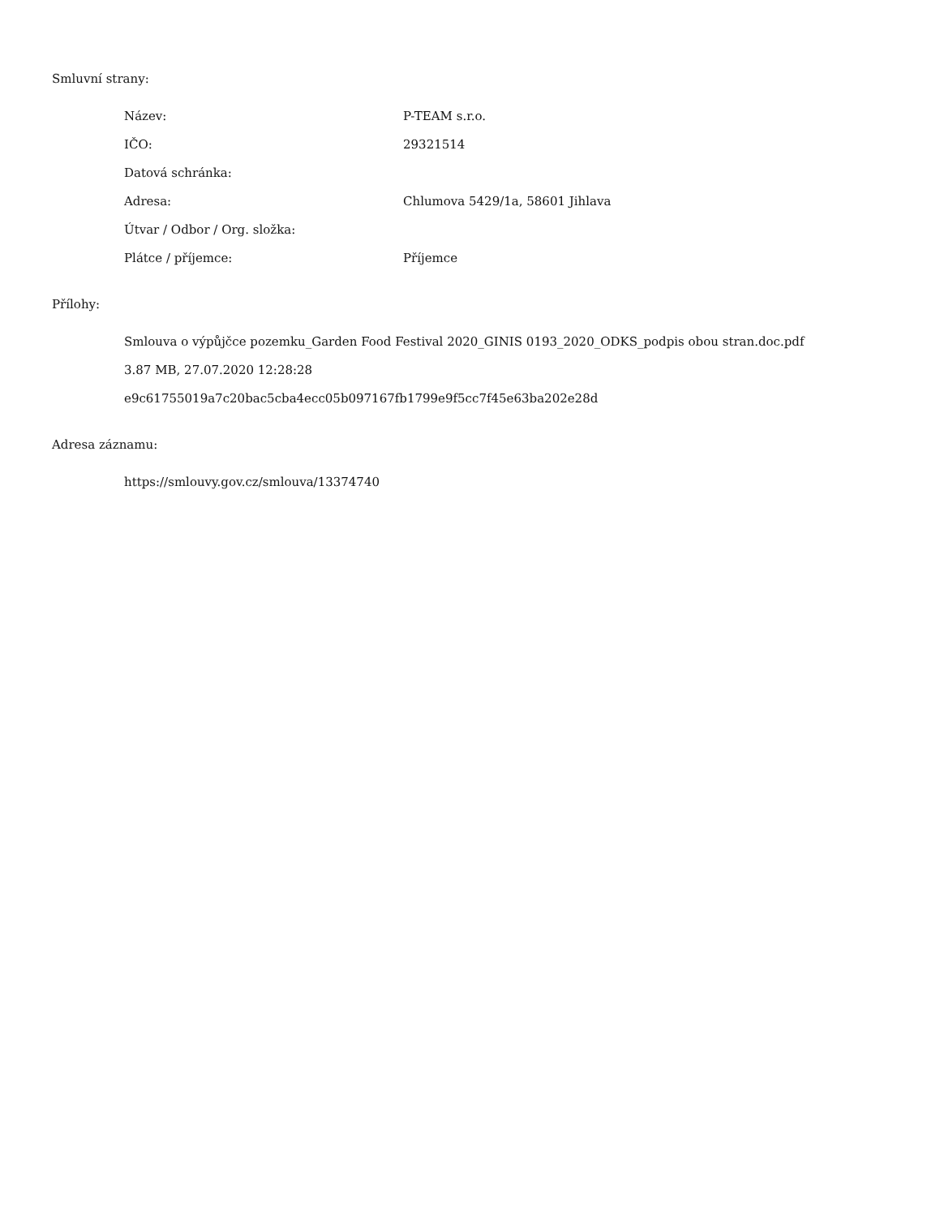Smluvní strany:
| Název: | P-TEAM s.r.o. |
| IČO: | 29321514 |
| Datová schránka: | |
| Adresa: | Chlumova 5429/1a, 58601 Jihlava |
| Útvar / Odbor / Org. složka: | |
| Plátce / příjemce: | Příjemce |
Přílohy:
Smlouva o výpůjčce pozemku_Garden Food Festival 2020_GINIS 0193_2020_ODKS_podpis obou stran.doc.pdf
3.87 MB, 27.07.2020 12:28:28
e9c61755019a7c20bac5cba4ecc05b097167fb1799e9f5cc7f45e63ba202e28d
Adresa záznamu:
https://smlouvy.gov.cz/smlouva/13374740